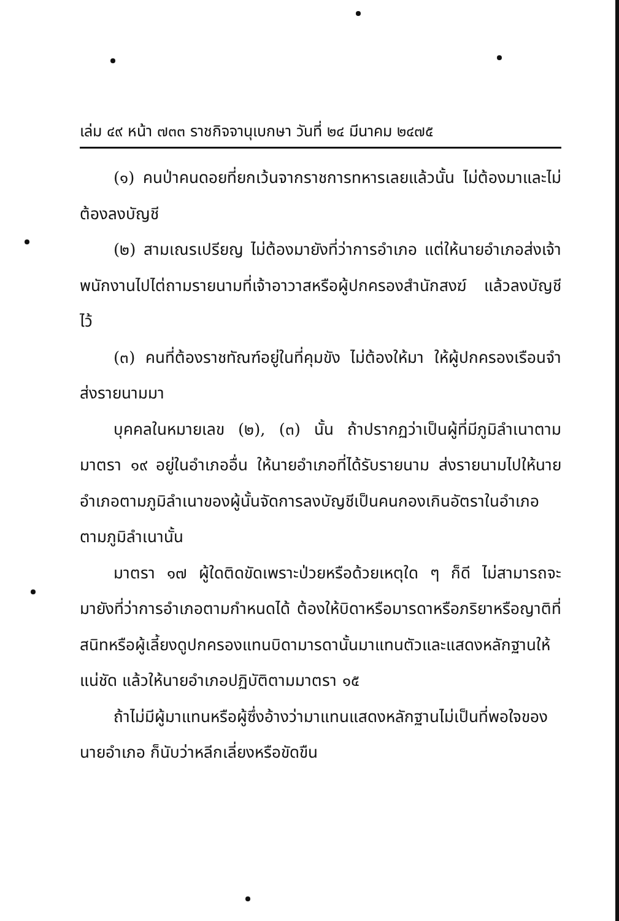เล่ม ๔๙ หน้า ๗๓๓ ราชกิจจานุเบกษา วันที่ ๒๔ มีนาคม ๒๔๗๕
(๑) คนป่าคนดอยที่ยกเว้นจากราชการทหารเลยแล้วนั้น ไม่ต้องมาและไม่ต้องลงบัญชี
(๒) สามเณรเปรียญ ไม่ต้องมายังที่ว่าการอำเภอ แต่ให้นายอำเภอส่งเจ้าพนักงานไปไต่ถามรายนามที่เจ้าอาวาสหรือผู้ปกครองสำนักสงฆ์ แล้วลงบัญชีไว้
(๓) คนที่ต้องราชทัณฑ์อยู่ในที่คุมขัง ไม่ต้องให้มา ให้ผู้ปกครองเรือนจำส่งรายนามมา
บุคคลในหมายเลข (๒), (๓) นั้น ถ้าปรากฏว่าเป็นผู้ที่มีภูมิลำเนาตามมาตรา ๑๙ อยู่ในอำเภออื่น ให้นายอำเภอที่ได้รับรายนาม ส่งรายนามไปให้นายอำเภอตามภูมิลำเนาของผู้นั้นจัดการลงบัญชีเป็นคนกองเกินอัตราในอำเภอตามภูมิลำเนานั้น
มาตรา ๑๗ ผู้ใดติดขัดเพราะป่วยหรือด้วยเหตุใด ๆ ก็ดี ไม่สามารถจะมายังที่ว่าการอำเภอตามกำหนดได้ ต้องให้บิดาหรือมารดาหรือภริยาหรือญาติที่สนิทหรือผู้เลี้ยงดูปกครองแทนบิดามารดานั้นมาแทนตัวและแสดงหลักฐานให้แน่ชัด แล้วให้นายอำเภอปฏิบัติตามมาตรา ๑๕
ถ้าไม่มีผู้มาแทนหรือผู้ซึ่งอ้างว่ามาแทนแสดงหลักฐานไม่เป็นที่พอใจของนายอำเภอ ก็นับว่าหลีกเลี่ยงหรือขัดขืน